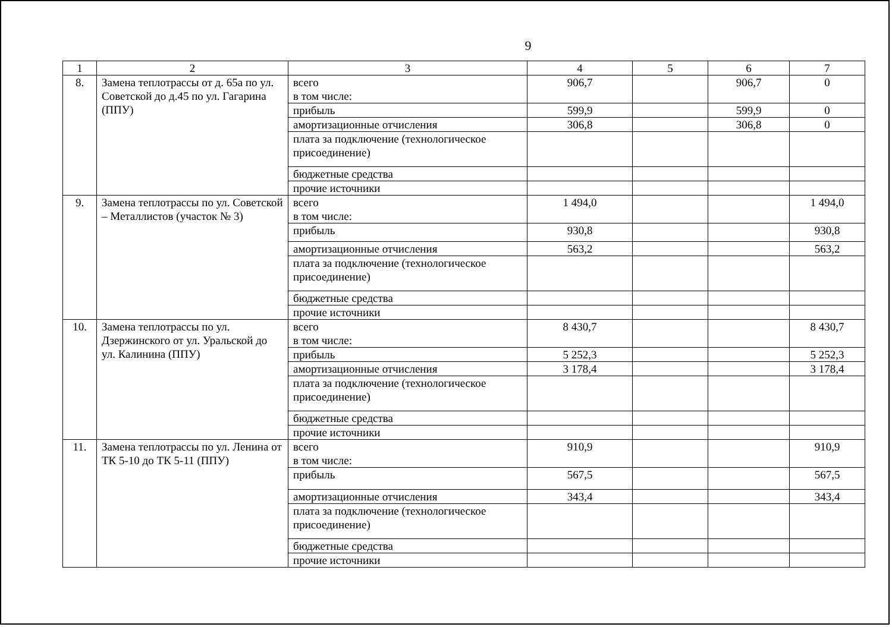9
| 1 | 2 | 3 | 4 | 5 | 6 | 7 |
| --- | --- | --- | --- | --- | --- | --- |
| 8. | Замена теплотрассы от д. 65а по ул. Советской до д.45 по ул. Гагарина (ППУ) | всего в том числе: | 906,7 | | 906,7 | 0 |
| | | прибыль | 599,9 | | 599,9 | 0 |
| | | амортизационные отчисления | 306,8 | | 306,8 | 0 |
| | | плата за подключение (технологическое присоединение) | | | | |
| | | бюджетные средства | | | | |
| | | прочие источники | | | | |
| 9. | Замена теплотрассы по ул. Советской – Металлистов (участок № 3) | всего в том числе: | 1 494,0 | | | 1 494,0 |
| | | прибыль | 930,8 | | | 930,8 |
| | | амортизационные отчисления | 563,2 | | | 563,2 |
| | | плата за подключение (технологическое присоединение) | | | | |
| | | бюджетные средства | | | | |
| | | прочие источники | | | | |
| 10. | Замена теплотрассы по ул. Дзержинского от ул. Уральской до ул. Калинина (ППУ) | всего в том числе: | 8 430,7 | | | 8 430,7 |
| | | прибыль | 5 252,3 | | | 5 252,3 |
| | | амортизационные отчисления | 3 178,4 | | | 3 178,4 |
| | | плата за подключение (технологическое присоединение) | | | | |
| | | бюджетные средства | | | | |
| | | прочие источники | | | | |
| 11. | Замена теплотрассы по ул. Ленина от ТК 5-10 до ТК 5-11 (ППУ) | всего в том числе: | 910,9 | | | 910,9 |
| | | прибыль | 567,5 | | | 567,5 |
| | | амортизационные отчисления | 343,4 | | | 343,4 |
| | | плата за подключение (технологическое присоединение) | | | | |
| | | бюджетные средства | | | | |
| | | прочие источники | | | | |